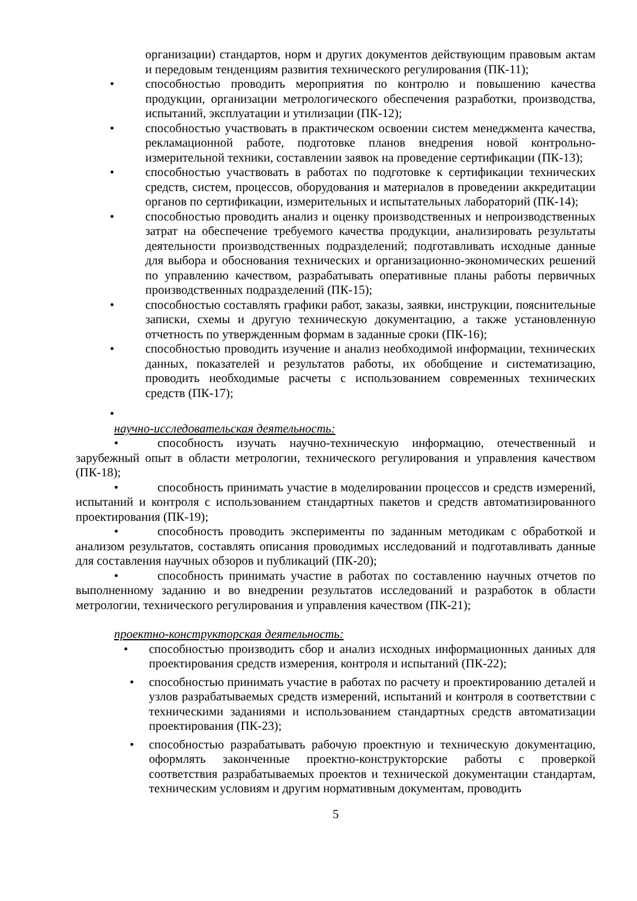организации) стандартов, норм и других документов действующим правовым актам и передовым тенденциям развития технического регулирования (ПК-11);
• способностью проводить мероприятия по контролю и повышению качества продукции, организации метрологического обеспечения разработки, производства, испытаний, эксплуатации и утилизации (ПК-12);
• способностью участвовать в практическом освоении систем менеджмента качества, рекламационной работе, подготовке планов внедрения новой контрольно-измерительной техники, составлении заявок на проведение сертификации (ПК-13);
• способностью участвовать в работах по подготовке к сертификации технических средств, систем, процессов, оборудования и материалов в проведении аккредитации органов по сертификации, измерительных и испытательных лабораторий (ПК-14);
• способностью проводить анализ и оценку производственных и непроизводственных затрат на обеспечение требуемого качества продукции, анализировать результаты деятельности производственных подразделений; подготавливать исходные данные для выбора и обоснования технических и организационно-экономических решений по управлению качеством, разрабатывать оперативные планы работы первичных производственных подразделений (ПК-15);
• способностью составлять графики работ, заказы, заявки, инструкции, пояснительные записки, схемы и другую техническую документацию, а также установленную отчетность по утвержденным формам в заданные сроки (ПК-16);
• способностью проводить изучение и анализ необходимой информации, технических данных, показателей и результатов работы, их обобщение и систематизацию, проводить необходимые расчеты с использованием современных технических средств (ПК-17);
•
научно-исследовательская деятельность:
• способность изучать научно-техническую информацию, отечественный и зарубежный опыт в области метрологии, технического регулирования и управления качеством (ПК-18);
• способность принимать участие в моделировании процессов и средств измерений, испытаний и контроля с использованием стандартных пакетов и средств автоматизированного проектирования (ПК-19);
• способность проводить эксперименты по заданным методикам с обработкой и анализом результатов, составлять описания проводимых исследований и подготавливать данные для составления научных обзоров и публикаций (ПК-20);
• способность принимать участие в работах по составлению научных отчетов по выполненному заданию и во внедрении результатов исследований и разработок в области метрологии, технического регулирования и управления качеством (ПК-21);
проектно-конструкторская деятельность:
• способностью производить сбор и анализ исходных информационных данных для проектирования средств измерения, контроля и испытаний (ПК-22);
• способностью принимать участие в работах по расчету и проектированию деталей и узлов разрабатываемых средств измерений, испытаний и контроля в соответствии с техническими заданиями и использованием стандартных средств автоматизации проектирования (ПК-23);
• способностью разрабатывать рабочую проектную и техническую документацию, оформлять законченные проектно-конструкторские работы с проверкой соответствия разрабатываемых проектов и технической документации стандартам, техническим условиям и другим нормативным документам, проводить
5